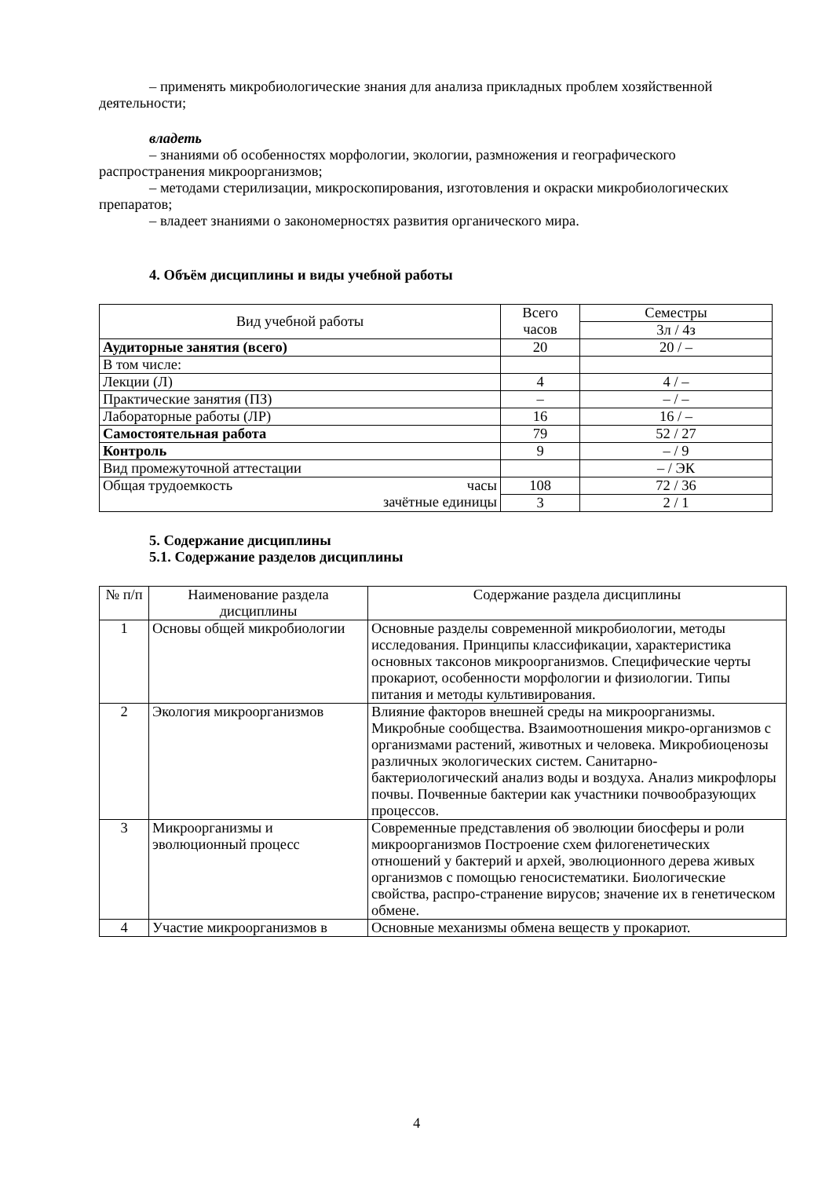– применять микробиологические знания для анализа прикладных проблем хозяйственной деятельности;
владеть
– знаниями об особенностях морфологии, экологии, размножения и географического распространения микроорганизмов;
– методами стерилизации, микроскопирования, изготовления и окраски микробиологических препаратов;
– владеет знаниями о закономерностях развития органического мира.
4. Объём дисциплины и виды учебной работы
| Вид учебной работы | Всего часов | Семестры |
| | | 3л / 4з |
| Аудиторные занятия (всего) | 20 | 20 / – |
| В том числе: | | |
| Лекции (Л) | 4 | 4 / – |
| Практические занятия (ПЗ) | – | – / – |
| Лабораторные работы (ЛР) | 16 | 16 / – |
| Самостоятельная работа | 79 | 52 / 27 |
| Контроль | 9 | – / 9 |
| Вид промежуточной аттестации | | – / ЭК |
| Общая трудоемкость часы зачётные единицы | 108 | 72 / 36 |
| | 3 | 2 / 1 |
5. Содержание дисциплины
5.1. Содержание разделов дисциплины
| № п/п | Наименование раздела дисциплины | Содержание раздела дисциплины |
| --- | --- | --- |
| 1 | Основы общей микробиологии | Основные разделы современной микробиологии, методы исследования. Принципы классификации, характеристика основных таксонов микроорганизмов. Специфические черты прокариот, особенности морфологии и физиологии. Типы питания и методы культивирования. |
| 2 | Экология микроорганизмов | Влияние факторов внешней среды на микроорганизмы. Микробные сообщества. Взаимоотношения микро-организмов с организмами растений, животных и человека. Микробиоценозы различных экологических систем. Санитарно-бактериологический анализ воды и воздуха. Анализ микрофлоры почвы. Почвенные бактерии как участники почвообразующих процессов. |
| 3 | Микроорганизмы и эволюционный процесс | Современные представления об эволюции биосферы и роли микроорганизмов Построение схем филогенетических отношений у бактерий и архей, эволюционного дерева живых организмов с помощью геносистематики. Биологические свойства, распро-странение вирусов; значение их в генетическом обмене. |
| 4 | Участие микроорганизмов в | Основные механизмы обмена веществ у прокариот. |
4